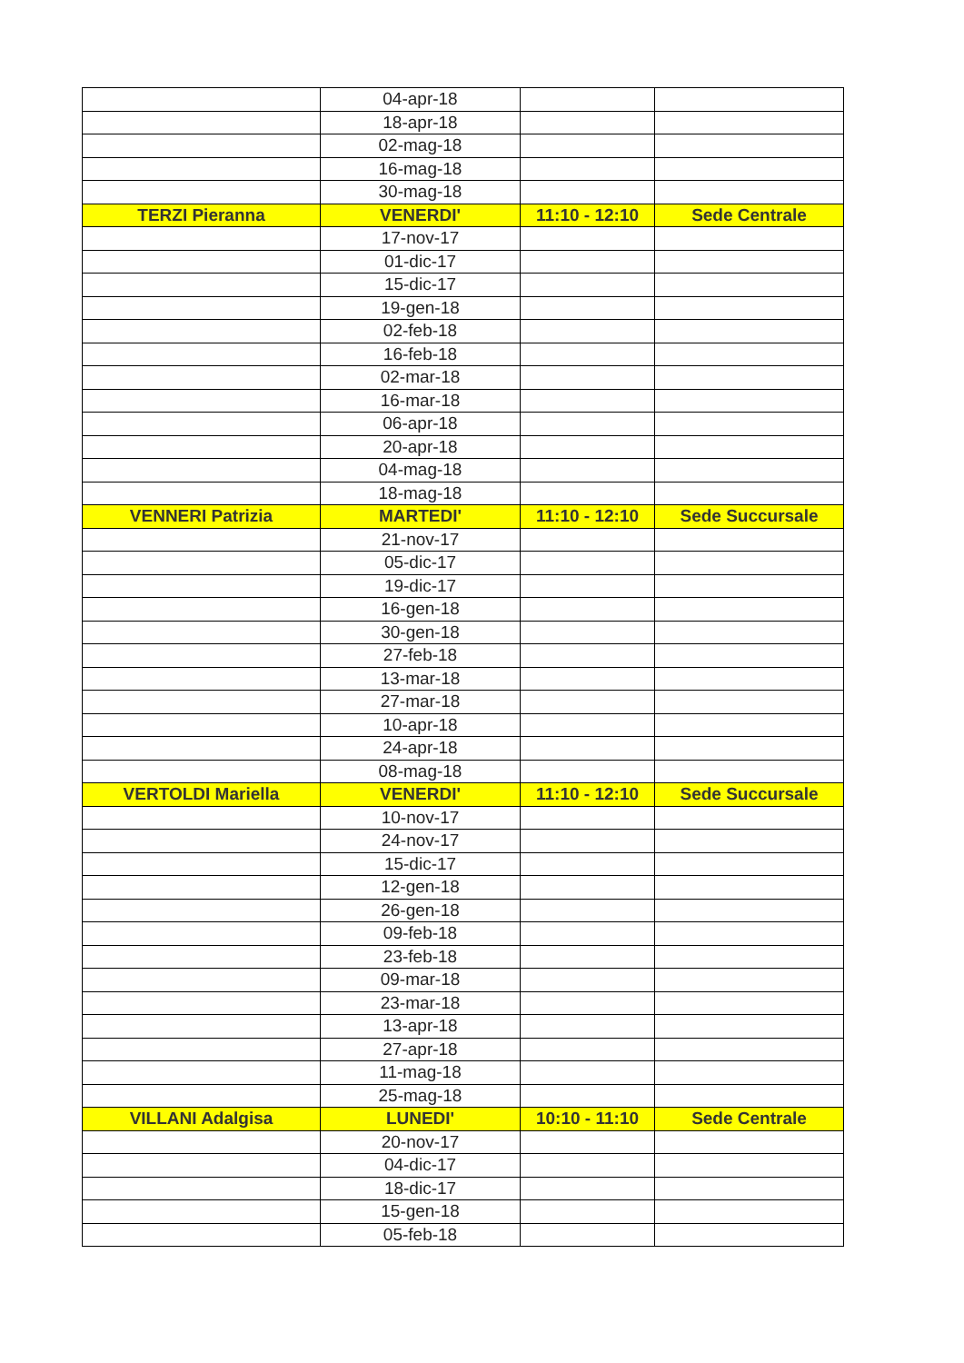| | 04-apr-18 | | |
| | 18-apr-18 | | |
| | 02-mag-18 | | |
| | 16-mag-18 | | |
| | 30-mag-18 | | |
| TERZI Pieranna | VENERDI' | 11:10 - 12:10 | Sede Centrale |
| | 17-nov-17 | | |
| | 01-dic-17 | | |
| | 15-dic-17 | | |
| | 19-gen-18 | | |
| | 02-feb-18 | | |
| | 16-feb-18 | | |
| | 02-mar-18 | | |
| | 16-mar-18 | | |
| | 06-apr-18 | | |
| | 20-apr-18 | | |
| | 04-mag-18 | | |
| | 18-mag-18 | | |
| VENNERI Patrizia | MARTEDI' | 11:10 - 12:10 | Sede Succursale |
| | 21-nov-17 | | |
| | 05-dic-17 | | |
| | 19-dic-17 | | |
| | 16-gen-18 | | |
| | 30-gen-18 | | |
| | 27-feb-18 | | |
| | 13-mar-18 | | |
| | 27-mar-18 | | |
| | 10-apr-18 | | |
| | 24-apr-18 | | |
| | 08-mag-18 | | |
| VERTOLDI Mariella | VENERDI' | 11:10 - 12:10 | Sede Succursale |
| | 10-nov-17 | | |
| | 24-nov-17 | | |
| | 15-dic-17 | | |
| | 12-gen-18 | | |
| | 26-gen-18 | | |
| | 09-feb-18 | | |
| | 23-feb-18 | | |
| | 09-mar-18 | | |
| | 23-mar-18 | | |
| | 13-apr-18 | | |
| | 27-apr-18 | | |
| | 11-mag-18 | | |
| | 25-mag-18 | | |
| VILLANI Adalgisa | LUNEDI' | 10:10 - 11:10 | Sede Centrale |
| | 20-nov-17 | | |
| | 04-dic-17 | | |
| | 18-dic-17 | | |
| | 15-gen-18 | | |
| | 05-feb-18 | | |